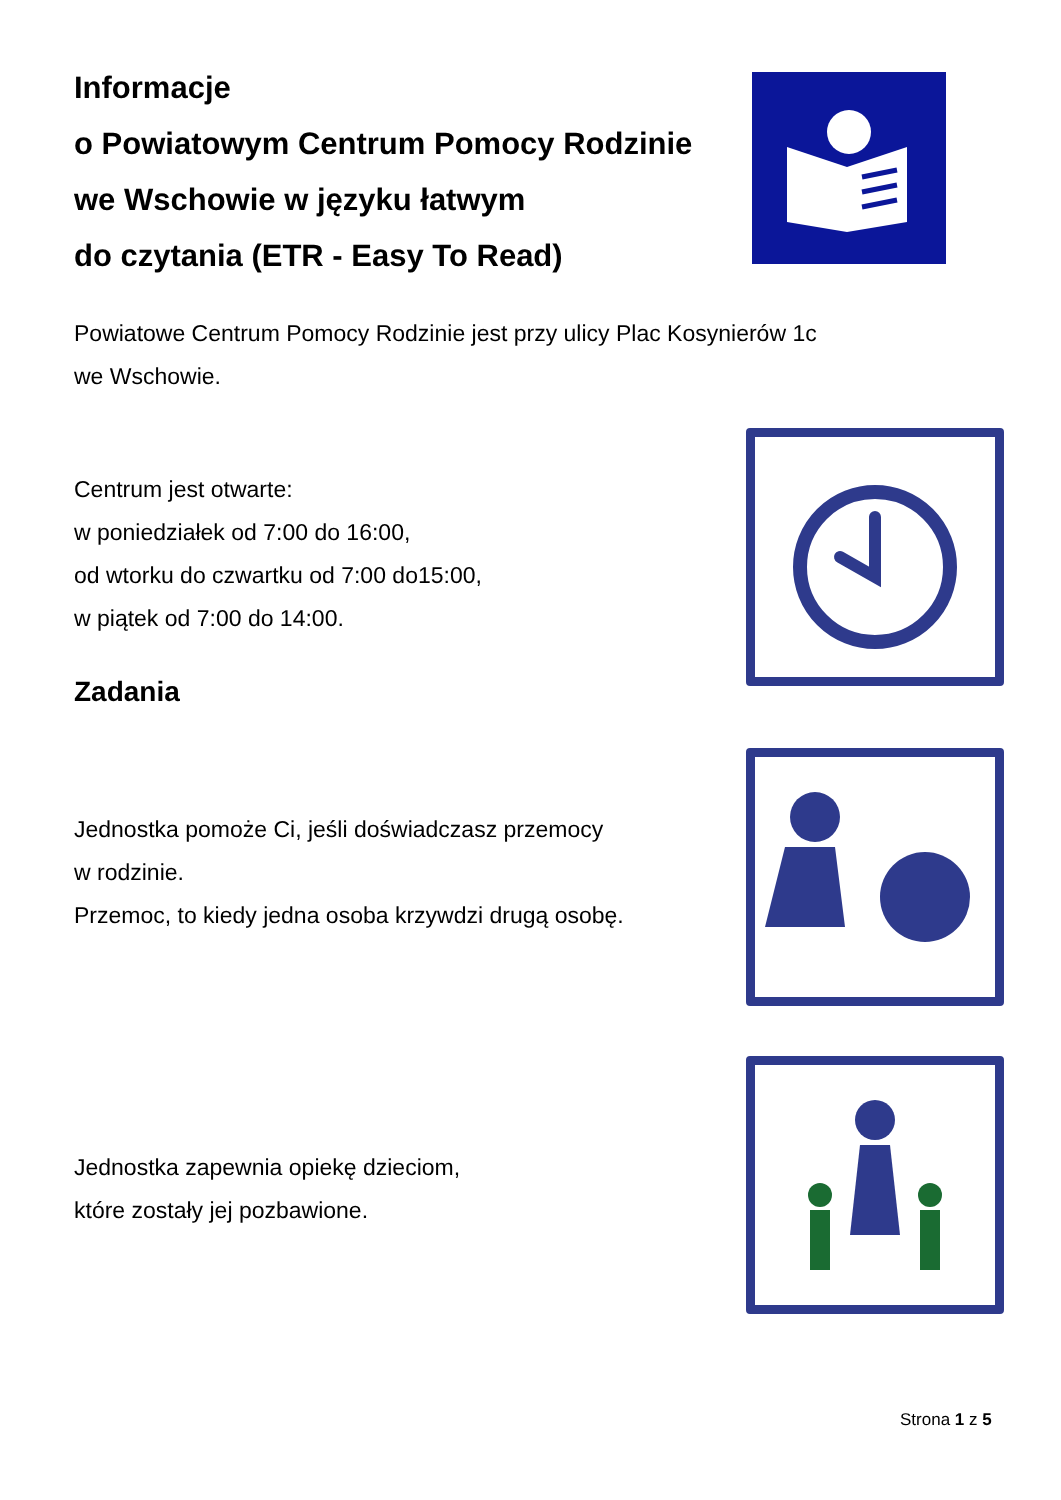Informacje
o Powiatowym Centrum Pomocy Rodzinie
we Wschowie w języku łatwym
do czytania (ETR - Easy To Read)
Powiatowe Centrum Pomocy Rodzinie jest przy ulicy Plac Kosynierów 1c
we Wschowie.
Centrum jest otwarte:
w poniedziałek od 7:00 do 16:00,
od wtorku do czwartku od 7:00 do15:00,
w piątek od 7:00 do 14:00.
Zadania
Jednostka pomoże Ci, jeśli doświadczasz przemocy
w rodzinie.
Przemoc, to kiedy jedna osoba krzywdzi drugą osobę.
Jednostka zapewnia opiekę dzieciom,
które zostały jej pozbawione.
Strona 1 z 5